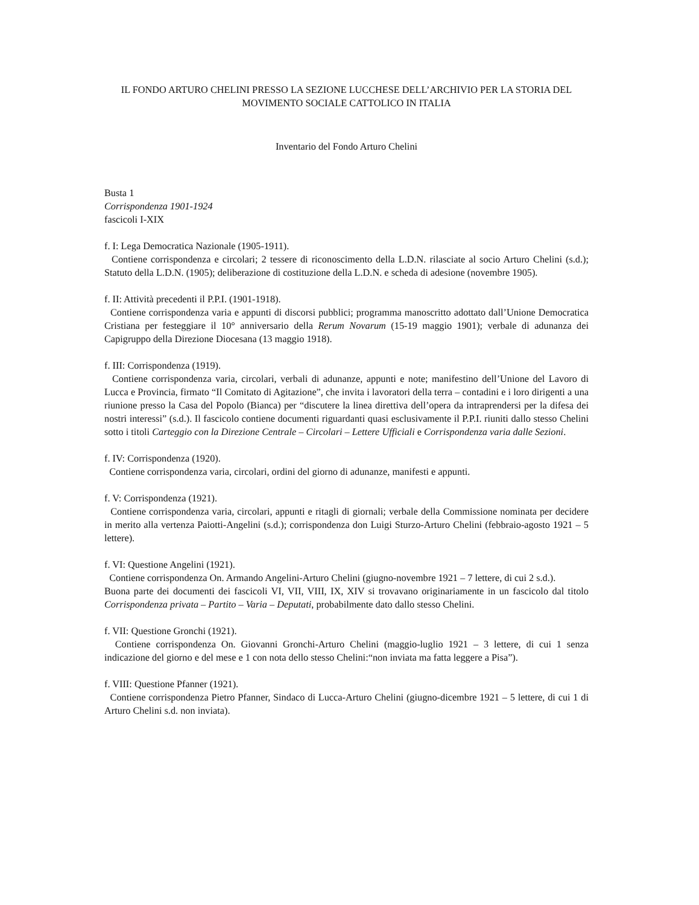IL FONDO ARTURO CHELINI PRESSO LA SEZIONE LUCCHESE DELL’ARCHIVIO PER LA STORIA DEL MOVIMENTO SOCIALE CATTOLICO IN ITALIA
Inventario del Fondo Arturo Chelini
Busta 1
Corrispondenza 1901-1924
fascicoli I-XIX
f. I: Lega Democratica Nazionale (1905-1911).
Contiene corrispondenza e circolari; 2 tessere di riconoscimento della L.D.N. rilasciate al socio Arturo Chelini (s.d.); Statuto della L.D.N. (1905); deliberazione di costituzione della L.D.N. e scheda di adesione (novembre 1905).
f. II: Attività precedenti il P.P.I. (1901-1918).
Contiene corrispondenza varia e appunti di discorsi pubblici; programma manoscritto adottato dall’Unione Democratica Cristiana per festeggiare il 10° anniversario della Rerum Novarum (15-19 maggio 1901); verbale di adunanza dei Capigruppo della Direzione Diocesana (13 maggio 1918).
f. III: Corrispondenza (1919).
Contiene corrispondenza varia, circolari, verbali di adunanze, appunti e note; manifestino dell’Unione del Lavoro di Lucca e Provincia, firmato “Il Comitato di Agitazione”, che invita i lavoratori della terra – contadini e i loro dirigenti a una riunione presso la Casa del Popolo (Bianca) per “discutere la linea direttiva dell’opera da intraprendersi per la difesa dei nostri interessi” (s.d.). Il fascicolo contiene documenti riguardanti quasi esclusivamente il P.P.I. riuniti dallo stesso Chelini sotto i titoli Carteggio con la Direzione Centrale – Circolari – Lettere Ufficiali e Corrispondenza varia dalle Sezioni.
f. IV: Corrispondenza (1920).
Contiene corrispondenza varia, circolari, ordini del giorno di adunanze, manifesti e appunti.
f. V: Corrispondenza (1921).
Contiene corrispondenza varia, circolari, appunti e ritagli di giornali; verbale della Commissione nominata per decidere in merito alla vertenza Paiotti-Angelini (s.d.); corrispondenza don Luigi Sturzo-Arturo Chelini (febbraio-agosto 1921 – 5 lettere).
f. VI: Questione Angelini (1921).
Contiene corrispondenza On. Armando Angelini-Arturo Chelini (giugno-novembre 1921 – 7 lettere, di cui 2 s.d.).
Buona parte dei documenti dei fascicoli VI, VII, VIII, IX, XIV si trovavano originariamente in un fascicolo dal titolo Corrispondenza privata – Partito – Varia – Deputati, probabilmente dato dallo stesso Chelini.
f. VII: Questione Gronchi (1921).
Contiene corrispondenza On. Giovanni Gronchi-Arturo Chelini (maggio-luglio 1921 – 3 lettere, di cui 1 senza indicazione del giorno e del mese e 1 con nota dello stesso Chelini:“non inviata ma fatta leggere a Pisa”).
f. VIII: Questione Pfanner (1921).
Contiene corrispondenza Pietro Pfanner, Sindaco di Lucca-Arturo Chelini (giugno-dicembre 1921 – 5 lettere, di cui 1 di Arturo Chelini s.d. non inviata).